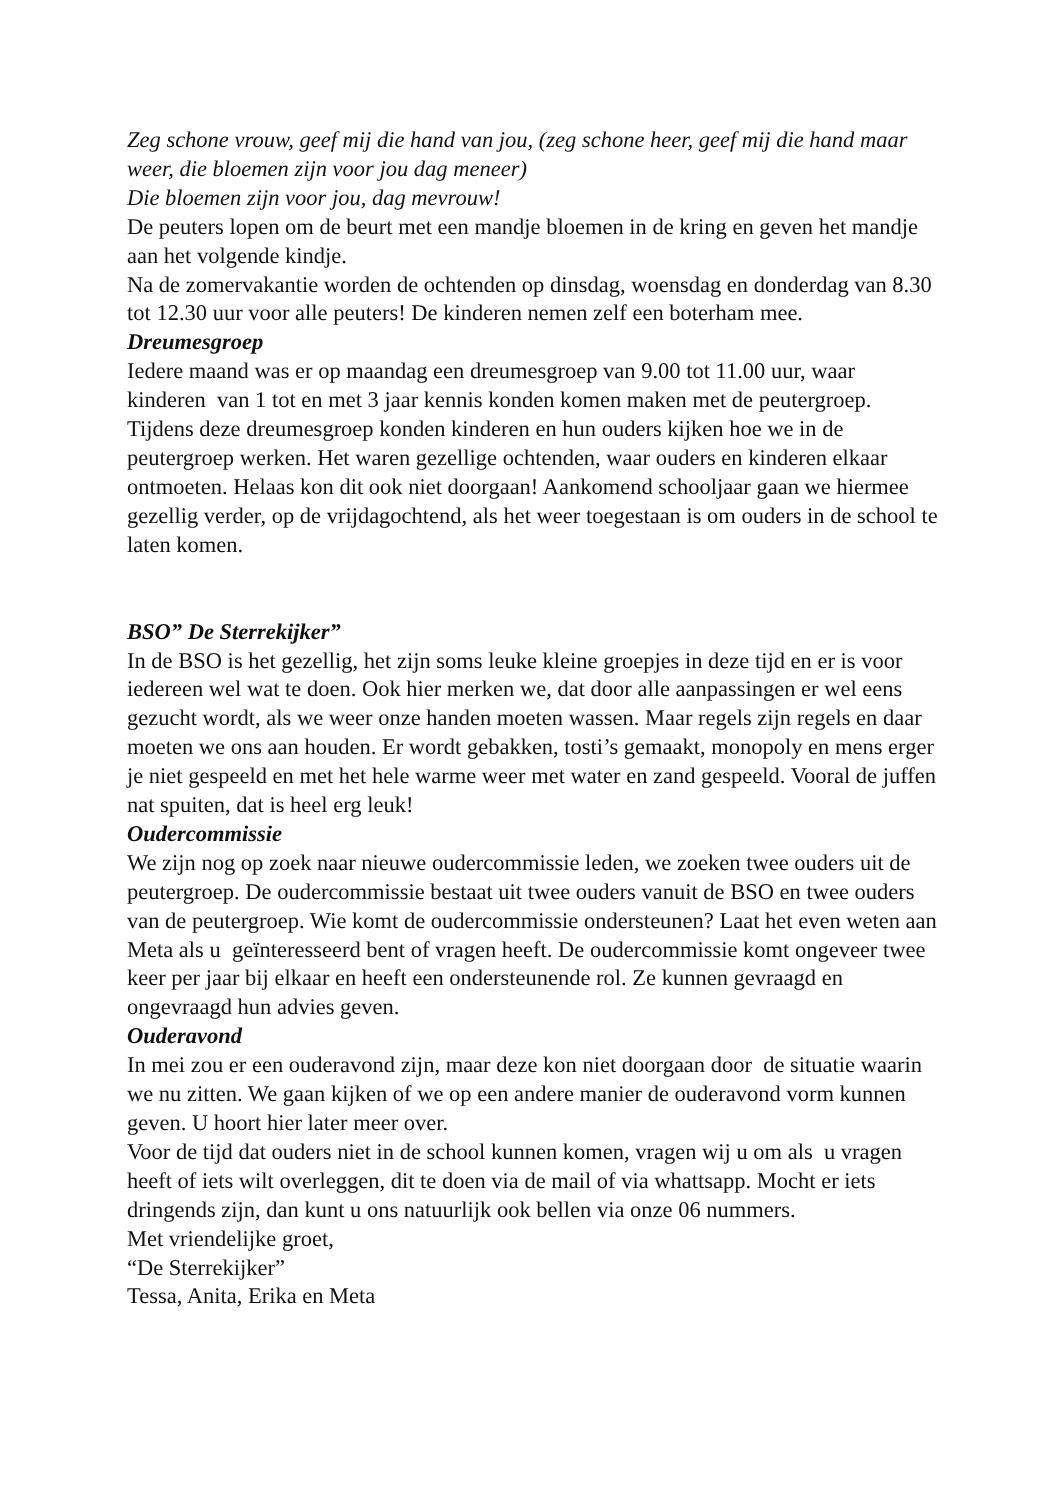Zeg schone vrouw, geef mij die hand van jou, (zeg schone heer, geef mij die hand maar weer, die bloemen zijn voor jou dag meneer)
Die bloemen zijn voor jou, dag mevrouw!
De peuters lopen om de beurt met een mandje bloemen in de kring en geven het mandje aan het volgende kindje.
Na de zomervakantie worden de ochtenden op dinsdag, woensdag en donderdag van 8.30 tot 12.30 uur voor alle peuters! De kinderen nemen zelf een boterham mee.
Dreumesgroep
Iedere maand was er op maandag een dreumesgroep van 9.00 tot 11.00 uur, waar kinderen van 1 tot en met 3 jaar kennis konden komen maken met de peutergroep. Tijdens deze dreumesgroep konden kinderen en hun ouders kijken hoe we in de peutergroep werken. Het waren gezellige ochtenden, waar ouders en kinderen elkaar ontmoeten. Helaas kon dit ook niet doorgaan! Aankomend schooljaar gaan we hiermee gezellig verder, op de vrijdagochtend, als het weer toegestaan is om ouders in de school te laten komen.
BSO” De Sterrekijker”
In de BSO is het gezellig, het zijn soms leuke kleine groepjes in deze tijd en er is voor iedereen wel wat te doen. Ook hier merken we, dat door alle aanpassingen er wel eens gezucht wordt, als we weer onze handen moeten wassen. Maar regels zijn regels en daar moeten we ons aan houden. Er wordt gebakken, tosti’s gemaakt, monopoly en mens erger je niet gespeeld en met het hele warme weer met water en zand gespeeld. Vooral de juffen nat spuiten, dat is heel erg leuk!
Oudercommissie
We zijn nog op zoek naar nieuwe oudercommissie leden, we zoeken twee ouders uit de peutergroep. De oudercommissie bestaat uit twee ouders vanuit de BSO en twee ouders van de peutergroep. Wie komt de oudercommissie ondersteunen? Laat het even weten aan Meta als u geïnteresseerd bent of vragen heeft. De oudercommissie komt ongeveer twee keer per jaar bij elkaar en heeft een ondersteunende rol. Ze kunnen gevraagd en ongevraagd hun advies geven.
Ouderavond
In mei zou er een ouderavond zijn, maar deze kon niet doorgaan door de situatie waarin we nu zitten. We gaan kijken of we op een andere manier de ouderavond vorm kunnen geven. U hoort hier later meer over.
Voor de tijd dat ouders niet in de school kunnen komen, vragen wij u om als u vragen heeft of iets wilt overleggen, dit te doen via de mail of via whattsapp. Mocht er iets dringends zijn, dan kunt u ons natuurlijk ook bellen via onze 06 nummers.
Met vriendelijke groet,
“De Sterrekijker”
Tessa, Anita, Erika en Meta